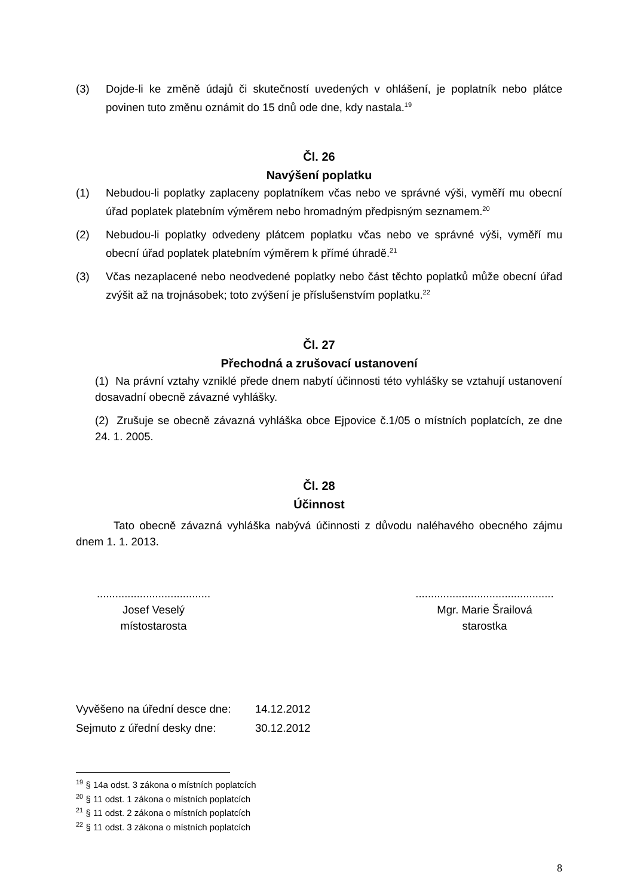(3) Dojde-li ke změně údajů či skutečností uvedených v ohlášení, je poplatník nebo plátce povinen tuto změnu oznámit do 15 dnů ode dne, kdy nastala.<sup>19</sup>
Čl. 26
Navýšení poplatku
(1) Nebudou-li poplatky zaplaceny poplatníkem včas nebo ve správné výši, vyměří mu obecní úřad poplatek platebním výměrem nebo hromadným předpisným seznamem.<sup>20</sup>
(2) Nebudou-li poplatky odvedeny plátcem poplatku včas nebo ve správné výši, vyměří mu obecní úřad poplatek platebním výměrem k přímé úhradě.<sup>21</sup>
(3) Včas nezaplacené nebo neodvedené poplatky nebo část těchto poplatků může obecní úřad zvýšit až na trojnásobek; toto zvýšení je příslušenstvím poplatku.<sup>22</sup>
Čl. 27
Přechodná a zrušovací ustanovení
(1) Na právní vztahy vzniklé přede dnem nabytí účinnosti této vyhlášky se vztahují ustanovení dosavadní obecně závazné vyhlášky.
(2) Zrušuje se obecně závazná vyhláška obce Ejpovice č.1/05 o místních poplatcích, ze dne 24. 1. 2005.
Čl. 28
Účinnost
Tato obecně závazná vyhláška nabývá účinnosti z důvodu naléhavého obecného zájmu dnem 1. 1. 2013.
.....................................
Josef Veselý
místostarosta
.............................................
Mgr. Marie Šrailová
starostka
Vyvěšeno na úřední desce dne: 14.12.2012
Sejmuto z úřední desky dne: 30.12.2012
<sup>19</sup> § 14a odst. 3 zákona o místních poplatcích
<sup>20</sup> § 11 odst. 1 zákona o místních poplatcích
<sup>21</sup> § 11 odst. 2 zákona o místních poplatcích
<sup>22</sup> § 11 odst. 3 zákona o místních poplatcích
8